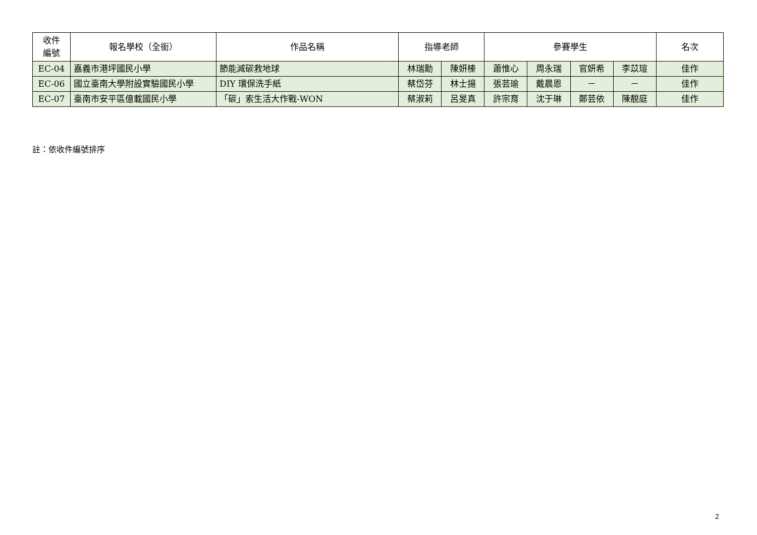| 收件 編號 | 報名學校（全銜） | 作品名稱 | 指導老師 | | 參賽學生 | | | | 名次 |
| --- | --- | --- | --- | --- | --- | --- | --- | --- | --- |
| EC-04 | 嘉義市港坪國民小學 | 節能減碳救地球 | 林瑞勳 | 陳妍榛 | 蕭惟心 | 周永瑞 | 官妍希 | 李苡瑄 | 佳作 |
| EC-06 | 國立臺南大學附設實驗國民小學 | DIY 環保洗手紙 | 蔡岱芬 | 林士揚 | 張芸瑜 | 戴晨恩 | － | － | 佳作 |
| EC-07 | 臺南市安平區億載國民小學 | 「碳」索生活大作戰-WON | 蔡淑莉 | 呂旻真 | 許宗育 | 沈于琳 | 鄭芸依 | 陳靚庭 | 佳作 |
註：依收件編號排序
2